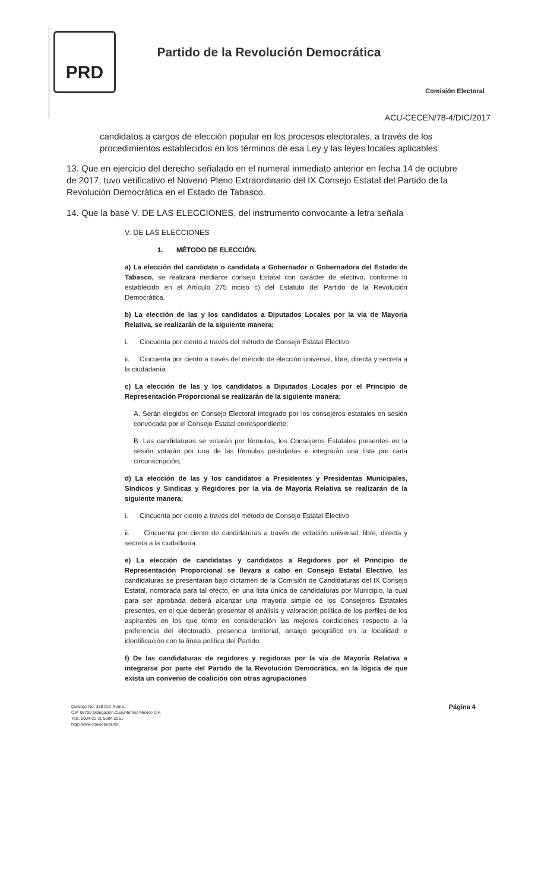PRD
Partido de la Revolución Democrática
Comisión Electoral
ACU-CECEN/78-4/DIC/2017
candidatos a cargos de elección popular en los procesos electorales, a través de los procedimientos establecidos en los términos de esa Ley y las leyes locales aplicables
13. Que en ejercicio del derecho señalado en el numeral inmediato anterior en fecha 14 de octubre de 2017, tuvo verificativo el Noveno Pleno Extraordinario del IX Consejo Estatal del Partido de la Revolución Democrática en el Estado de Tabasco.
14. Que la base V. DE LAS ELECCIONES, del instrumento convocante a letra señala
V. DE LAS ELECCIONES
1. MÉTODO DE ELECCIÓN.
a) La elección del candidato o candidata a Gobernador o Gobernadora del Estado de Tabasco, se realizará mediante consejo Estatal con carácter de electivo, conforme lo establecido en el Artículo 275 inciso c) del Estatuto del Partido de la Revolución Democrática.
b) La elección de las y los candidatos a Diputados Locales por la vía de Mayoría Relativa, se realizarán de la siguiente manera;
i. Cincuenta por ciento a través del método de Consejo Estatal Electivo
ii. Cincuenta por ciento a través del método de elección universal, libre, directa y secreta a la ciudadanía
c) La elección de las y los candidatos a Diputados Locales por el Principio de Representación Proporcional se realizarán de la siguiente manera;
A. Serán elegidos en Consejo Electoral integrado por los consejeros estatales en sesión convocada por el Consejo Estatal correspondiente;
B. Las candidaturas se votarán por fórmulas, los Consejeros Estatales presentes en la sesión votarán por una de las fórmulas postuladas e integrarán una lista por cada circunscripción;
d) La elección de las y los candidatos a Presidentes y Presidentas Municipales, Síndicos y Sindicas y Regidores por la vía de Mayoría Relativa se realizarán de la siguiente manera;
i. Cincuenta por ciento a través del método de Consejo Estatal Electivo
ii. Cincuenta por ciento de candidaturas a través de votación universal, libre, directa y secreta a la ciudadanía
e) La elección de candidatas y candidatos a Regidores por el Principio de Representación Proporcional se llevara a cabo en Consejo Estatal Electivo, las candidaturas se presentaran bajo dictamen de la Comisión de Candidaturas del IX Consejo Estatal, nombrada para tal efecto, en una lista única de candidaturas por Municipio, la cual para ser aprobada deberá alcanzar una mayoría simple de los Consejeros Estatales presentes, en el que deberán presentar el análisis y valoración política de los perfiles de los aspirantes en los que tome en consideración las mejores condiciones respecto a la preferencia del electorado, presencia territorial, arraigo geográfico en la localidad e identificación con la línea política del Partido.
f) De las candidaturas de regidores y regidoras por la vía de Mayoría Relativa a integrarse por parte del Partido de la Revolución Democrática, en la lógica de que exista un convenio de coalición con otras agrupaciones
Durango No. 338 Col. Roma,
C.P. 06700 Delegación Cuauhtémoc México D.F.
Tels. 5004-22 31 5004-2251
http://www.cnelectoral.mx
Página 4